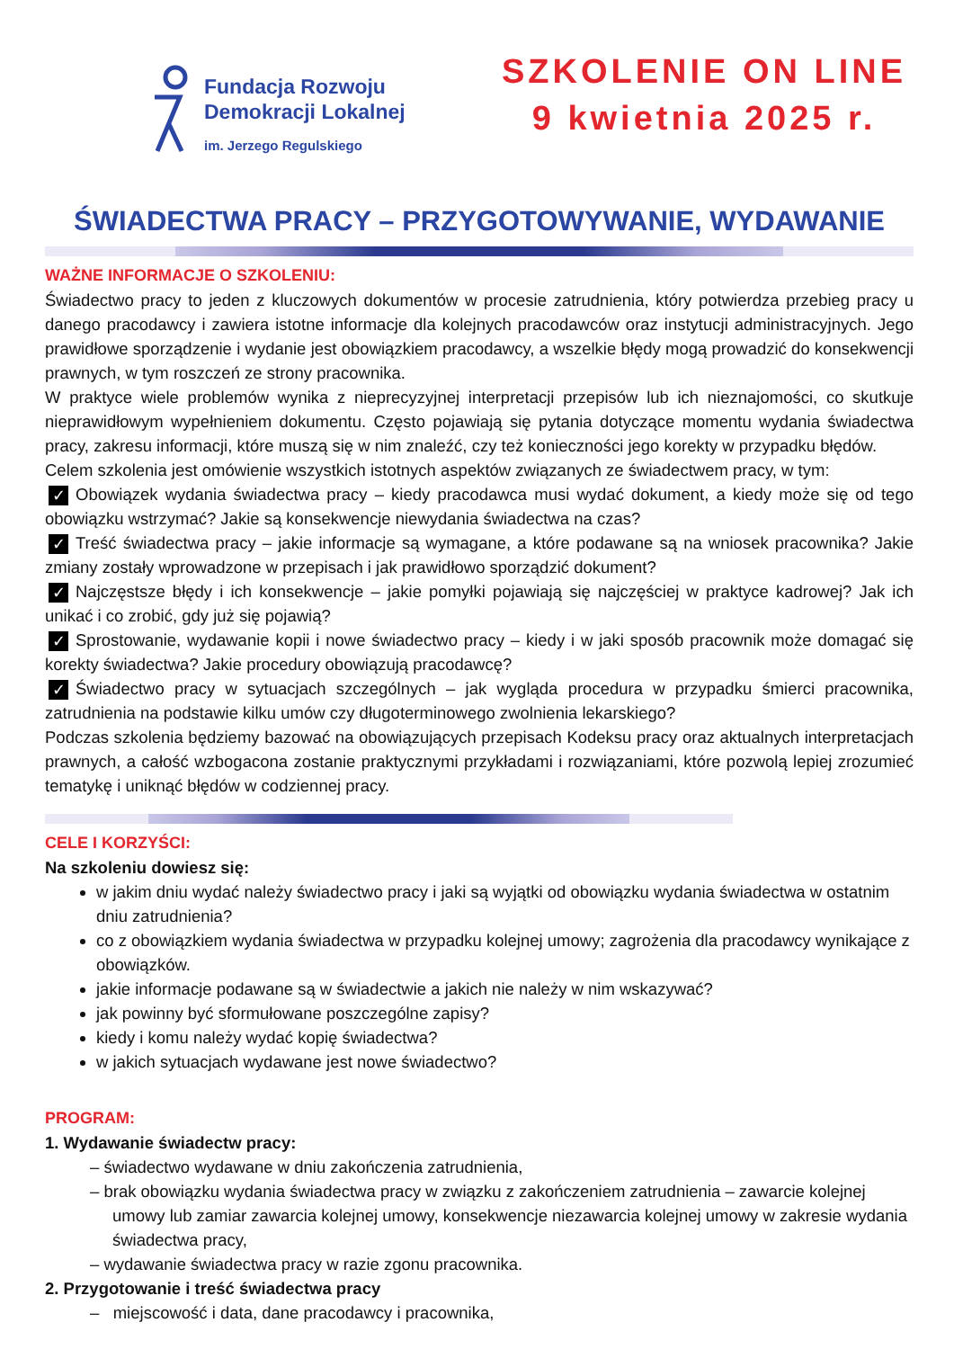Fundacja Rozwoju
Demokracji Lokalnej
im. Jerzego Regulskiego
SZKOLENIE ON LINE
9 kwietnia 2025 r.
ŚWIADECTWA PRACY – PRZYGOTOWYWANIE, WYDAWANIE
WAŻNE INFORMACJE O SZKOLENIU:
Świadectwo pracy to jeden z kluczowych dokumentów w procesie zatrudnienia, który potwierdza przebieg pracy u danego pracodawcy i zawiera istotne informacje dla kolejnych pracodawców oraz instytucji administracyjnych. Jego prawidłowe sporządzenie i wydanie jest obowiązkiem pracodawcy, a wszelkie błędy mogą prowadzić do konsekwencji prawnych, w tym roszczeń ze strony pracownika.
W praktyce wiele problemów wynika z nieprecyzyjnej interpretacji przepisów lub ich nieznajomości, co skutkuje nieprawidłowym wypełnieniem dokumentu. Często pojawiają się pytania dotyczące momentu wydania świadectwa pracy, zakresu informacji, które muszą się w nim znaleźć, czy też konieczności jego korekty w przypadku błędów.
Celem szkolenia jest omówienie wszystkich istotnych aspektów związanych ze świadectwem pracy, w tym:
✓ Obowiązek wydania świadectwa pracy – kiedy pracodawca musi wydać dokument, a kiedy może się od tego obowiązku wstrzymać? Jakie są konsekwencje niewydania świadectwa na czas?
✓ Treść świadectwa pracy – jakie informacje są wymagane, a które podawane są na wniosek pracownika? Jakie zmiany zostały wprowadzone w przepisach i jak prawidłowo sporządzić dokument?
✓ Najczęstsze błędy i ich konsekwencje – jakie pomyłki pojawiają się najczęściej w praktyce kadrowej? Jak ich unikać i co zrobić, gdy już się pojawią?
✓ Sprostowanie, wydawanie kopii i nowe świadectwo pracy – kiedy i w jaki sposób pracownik może domagać się korekty świadectwa? Jakie procedury obowiązują pracodawcę?
✓ Świadectwo pracy w sytuacjach szczególnych – jak wygląda procedura w przypadku śmierci pracownika, zatrudnienia na podstawie kilku umów czy długoterminowego zwolnienia lekarskiego?
Podczas szkolenia będziemy bazować na obowiązujących przepisach Kodeksu pracy oraz aktualnych interpretacjach prawnych, a całość wzbogacona zostanie praktycznymi przykładami i rozwiązaniami, które pozwolą lepiej zrozumieć tematykę i uniknąć błędów w codziennej pracy.
CELE I KORZYŚCI:
Na szkoleniu dowiesz się:
w jakim dniu wydać należy świadectwo pracy i jaki są wyjątki od obowiązku wydania świadectwa w ostatnim dniu zatrudnienia?
co z obowiązkiem wydania świadectwa w przypadku kolejnej umowy; zagrożenia dla pracodawcy wynikające z obowiązków.
jakie informacje podawane są w świadectwie a jakich nie należy w nim wskazywać?
jak powinny być sformułowane poszczególne zapisy?
kiedy i komu należy wydać kopię świadectwa?
w jakich sytuacjach wydawane jest nowe świadectwo?
PROGRAM:
1. Wydawanie świadectw pracy:
– świadectwo wydawane w dniu zakończenia zatrudnienia,
– brak obowiązku wydania świadectwa pracy w związku z zakończeniem zatrudnienia – zawarcie kolejnej umowy lub zamiar zawarcia kolejnej umowy, konsekwencje niezawarcia kolejnej umowy w zakresie wydania świadectwa pracy,
– wydawanie świadectwa pracy w razie zgonu pracownika.
2. Przygotowanie i treść świadectwa pracy
– miejscowość i data, dane pracodawcy i pracownika,